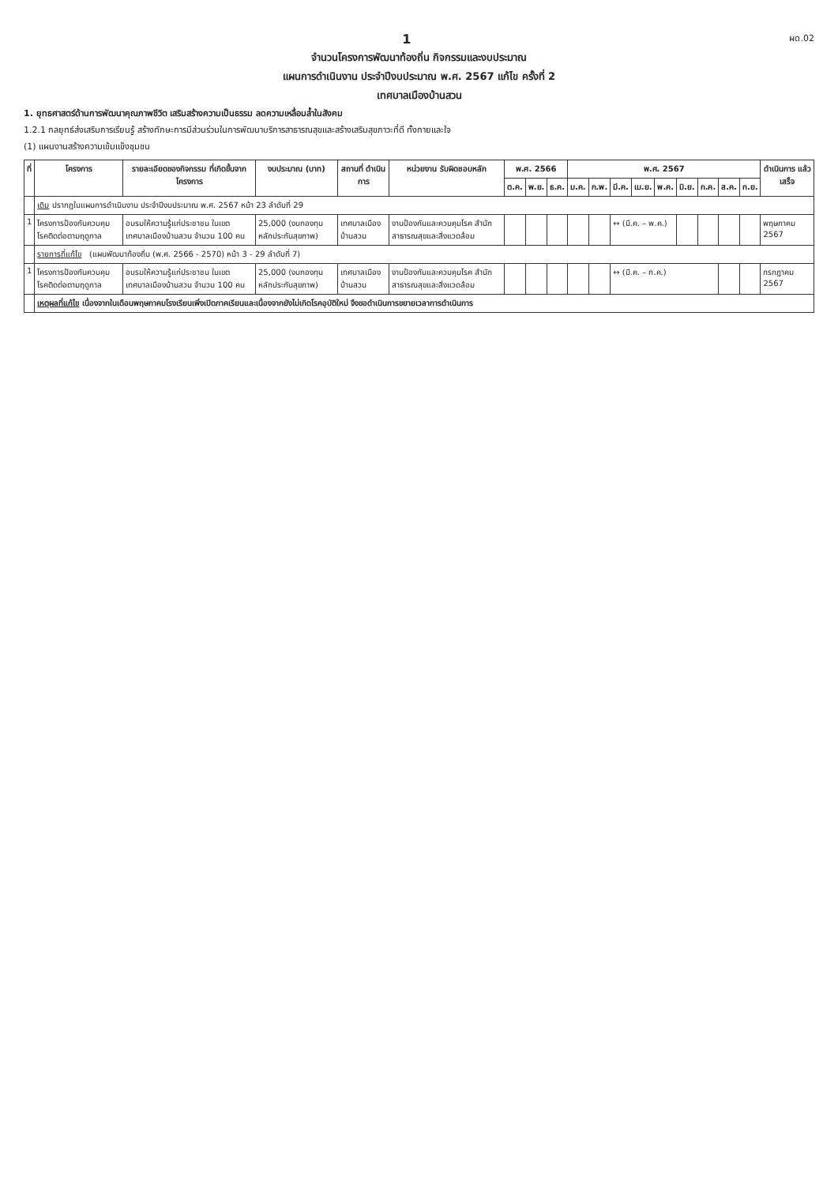1
ผด.02
จำนวนโครงการพัฒนาท้องถิ่น กิจกรรมและงบประมาณ
แผนการดำเนินงาน ประจำปีงบประมาณ พ.ศ. 2567 แก้ไข ครั้งที่ 2
เทศบาลเมืองบ้านสวน
1. ยุทธศาสตร์ด้านการพัฒนาคุณภาพชีวิต เสริมสร้างความเป็นธรรม ลดความเหลื่อมล้ำในสังคม
1.2.1 กลยุทธ์ส่งเสริมการเรียนรู้ สร้างทักษะการมีส่วนร่วมในการพัฒนาบริการสาธารณสุขและสร้างเสริมสุขภาวะที่ดี ทั้งกายและใจ
(1) แผนงานสร้างความเข้มแข็งชุมชน
| ที่ | โครงการ | รายละเอียดของกิจกรรม ที่เกิดขึ้นจากโครงการ | งบประมาณ (บาท) | สถานที่ ดำเนินการ | หน่วยงาน รับผิดชอบหลัก | พ.ศ. 2566 | | | พ.ศ. 2567 | | | | | | | | | ดำเนินการ แล้วเสร็จ |
| --- | --- | --- | --- | --- | --- | --- | --- | --- | --- | --- | --- | --- | --- | --- | --- | --- | --- | --- |
| | | | | | | ต.ค. | พ.ย. | ธ.ค. | ม.ค. | ก.พ. | มี.ค. | เม.ย. | พ.ค. | มิ.ย. | ก.ค. | ส.ค. | ก.ย. | |
| | เดิม ปรากฏในแผนการดำเนินงาน ประจำปีงบประมาณ พ.ศ. 2567 หน้า 23 ลำดับที่ 29 | | | | | | | | | | | | | | | | | |
| 1 | โครงการป้องกันควบคุมโรคติดต่อตามฤดูกาล | อบรมให้ความรู้แก่ประชาชน ในเขตเทศบาลเมืองบ้านสวน จำนวน 100 คน | 25,000 (งบกองทุนหลักประกันสุขภาพ) | เทศบาลเมืองบ้านสวน | งานป้องกันและควบคุมโรค สำนักสาธารณสุขและสิ่งแวดล้อม | | | | | | ↔ (มี.ค. – พ.ค.) | | | | | | | พฤษภาคม 2567 |
| | รายการที่แก้ไข (แผนพัฒนาท้องถิ่น (พ.ศ. 2566 - 2570) หน้า 3 - 29 ลำดับที่ 7) | | | | | | | | | | | | | | | | | |
| 1 | โครงการป้องกันควบคุมโรคติดต่อตามฤดูกาล | อบรมให้ความรู้แก่ประชาชน ในเขตเทศบาลเมืองบ้านสวน จำนวน 100 คน | 25,000 (งบกองทุนหลักประกันสุขภาพ) | เทศบาลเมืองบ้านสวน | งานป้องกันและควบคุมโรค สำนักสาธารณสุขและสิ่งแวดล้อม | | | | | | ↔ (มี.ค. – ก.ค.) | | | | | | | กรกฎาคม 2567 |
| | เหตุผลที่แก้ไข เนื่องจากในเดือนพฤษภาคมโรงเรียนเพิ่งเปิดภาคเรียนและเนื่องจากยังไม่เกิดโรคอุบัติใหม่ จึงขอดำเนินการขยายเวลาการดำเนินการ | | | | | | | | | | | | | | | | | |